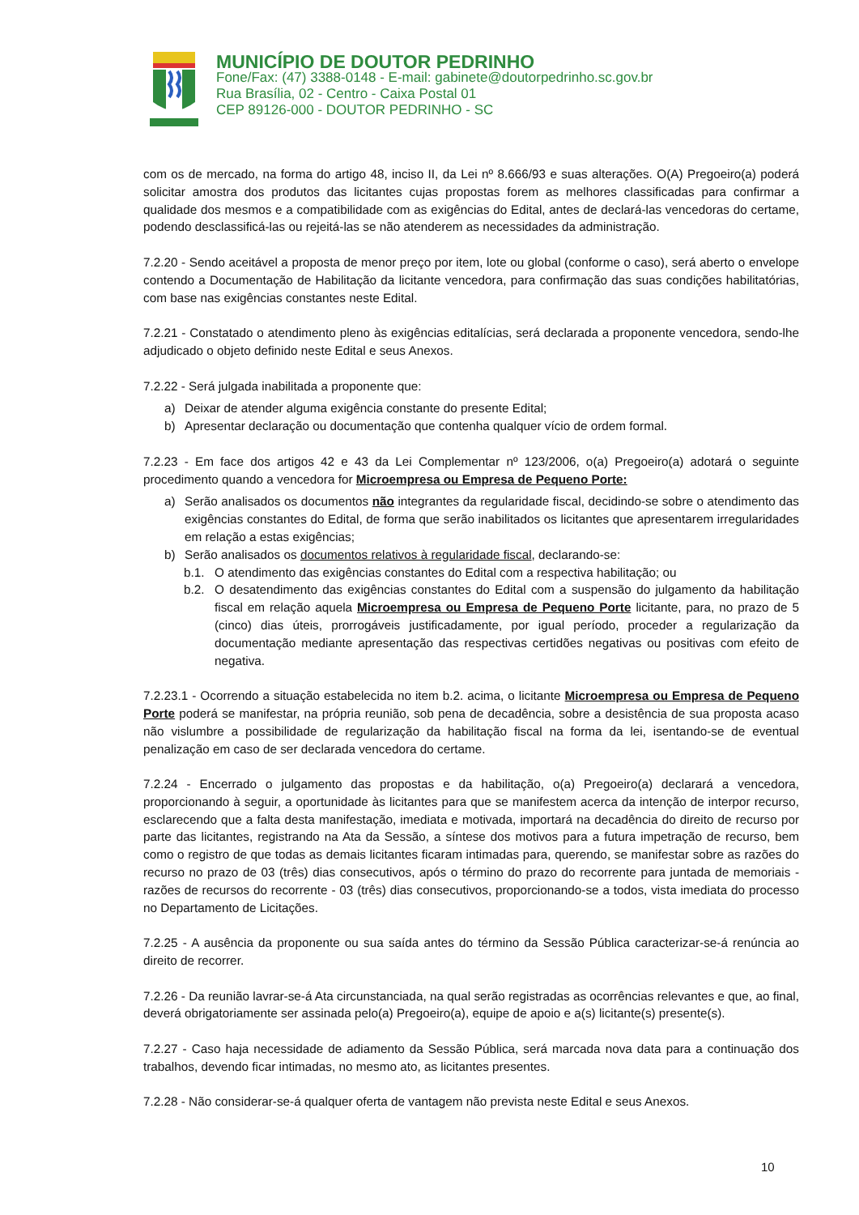MUNICÍPIO DE DOUTOR PEDRINHO
Fone/Fax: (47) 3388-0148 - E-mail: gabinete@doutorpedrinho.sc.gov.br
Rua Brasília, 02 - Centro - Caixa Postal 01
CEP 89126-000 - DOUTOR PEDRINHO - SC
com os de mercado, na forma do artigo 48, inciso II, da Lei nº 8.666/93 e suas alterações. O(A) Pregoeiro(a) poderá solicitar amostra dos produtos das licitantes cujas propostas forem as melhores classificadas para confirmar a qualidade dos mesmos e a compatibilidade com as exigências do Edital, antes de declará-las vencedoras do certame, podendo desclassificá-las ou rejeitá-las se não atenderem as necessidades da administração.
7.2.20 - Sendo aceitável a proposta de menor preço por item, lote ou global (conforme o caso), será aberto o envelope contendo a Documentação de Habilitação da licitante vencedora, para confirmação das suas condições habilitatórias, com base nas exigências constantes neste Edital.
7.2.21 - Constatado o atendimento pleno às exigências editalícias, será declarada a proponente vencedora, sendo-lhe adjudicado o objeto definido neste Edital e seus Anexos.
7.2.22 - Será julgada inabilitada a proponente que:
a) Deixar de atender alguma exigência constante do presente Edital;
b) Apresentar declaração ou documentação que contenha qualquer vício de ordem formal.
7.2.23 - Em face dos artigos 42 e 43 da Lei Complementar nº 123/2006, o(a) Pregoeiro(a) adotará o seguinte procedimento quando a vencedora for Microempresa ou Empresa de Pequeno Porte:
a) Serão analisados os documentos não integrantes da regularidade fiscal, decidindo-se sobre o atendimento das exigências constantes do Edital, de forma que serão inabilitados os licitantes que apresentarem irregularidades em relação a estas exigências;
b) Serão analisados os documentos relativos à regularidade fiscal, declarando-se:
b.1. O atendimento das exigências constantes do Edital com a respectiva habilitação; ou
b.2. O desatendimento das exigências constantes do Edital com a suspensão do julgamento da habilitação fiscal em relação aquela Microempresa ou Empresa de Pequeno Porte licitante, para, no prazo de 5 (cinco) dias úteis, prorrogáveis justificadamente, por igual período, proceder a regularização da documentação mediante apresentação das respectivas certidões negativas ou positivas com efeito de negativa.
7.2.23.1 - Ocorrendo a situação estabelecida no item b.2. acima, o licitante Microempresa ou Empresa de Pequeno Porte poderá se manifestar, na própria reunião, sob pena de decadência, sobre a desistência de sua proposta acaso não vislumbre a possibilidade de regularização da habilitação fiscal na forma da lei, isentando-se de eventual penalização em caso de ser declarada vencedora do certame.
7.2.24 - Encerrado o julgamento das propostas e da habilitação, o(a) Pregoeiro(a) declarará a vencedora, proporcionando à seguir, a oportunidade às licitantes para que se manifestem acerca da intenção de interpor recurso, esclarecendo que a falta desta manifestação, imediata e motivada, importará na decadência do direito de recurso por parte das licitantes, registrando na Ata da Sessão, a síntese dos motivos para a futura impetração de recurso, bem como o registro de que todas as demais licitantes ficaram intimadas para, querendo, se manifestar sobre as razões do recurso no prazo de 03 (três) dias consecutivos, após o término do prazo do recorrente para juntada de memoriais - razões de recursos do recorrente - 03 (três) dias consecutivos, proporcionando-se a todos, vista imediata do processo no Departamento de Licitações.
7.2.25 - A ausência da proponente ou sua saída antes do término da Sessão Pública caracterizar-se-á renúncia ao direito de recorrer.
7.2.26 - Da reunião lavrar-se-á Ata circunstanciada, na qual serão registradas as ocorrências relevantes e que, ao final, deverá obrigatoriamente ser assinada pelo(a) Pregoeiro(a), equipe de apoio e a(s) licitante(s) presente(s).
7.2.27 - Caso haja necessidade de adiamento da Sessão Pública, será marcada nova data para a continuação dos trabalhos, devendo ficar intimadas, no mesmo ato, as licitantes presentes.
7.2.28 - Não considerar-se-á qualquer oferta de vantagem não prevista neste Edital e seus Anexos.
10